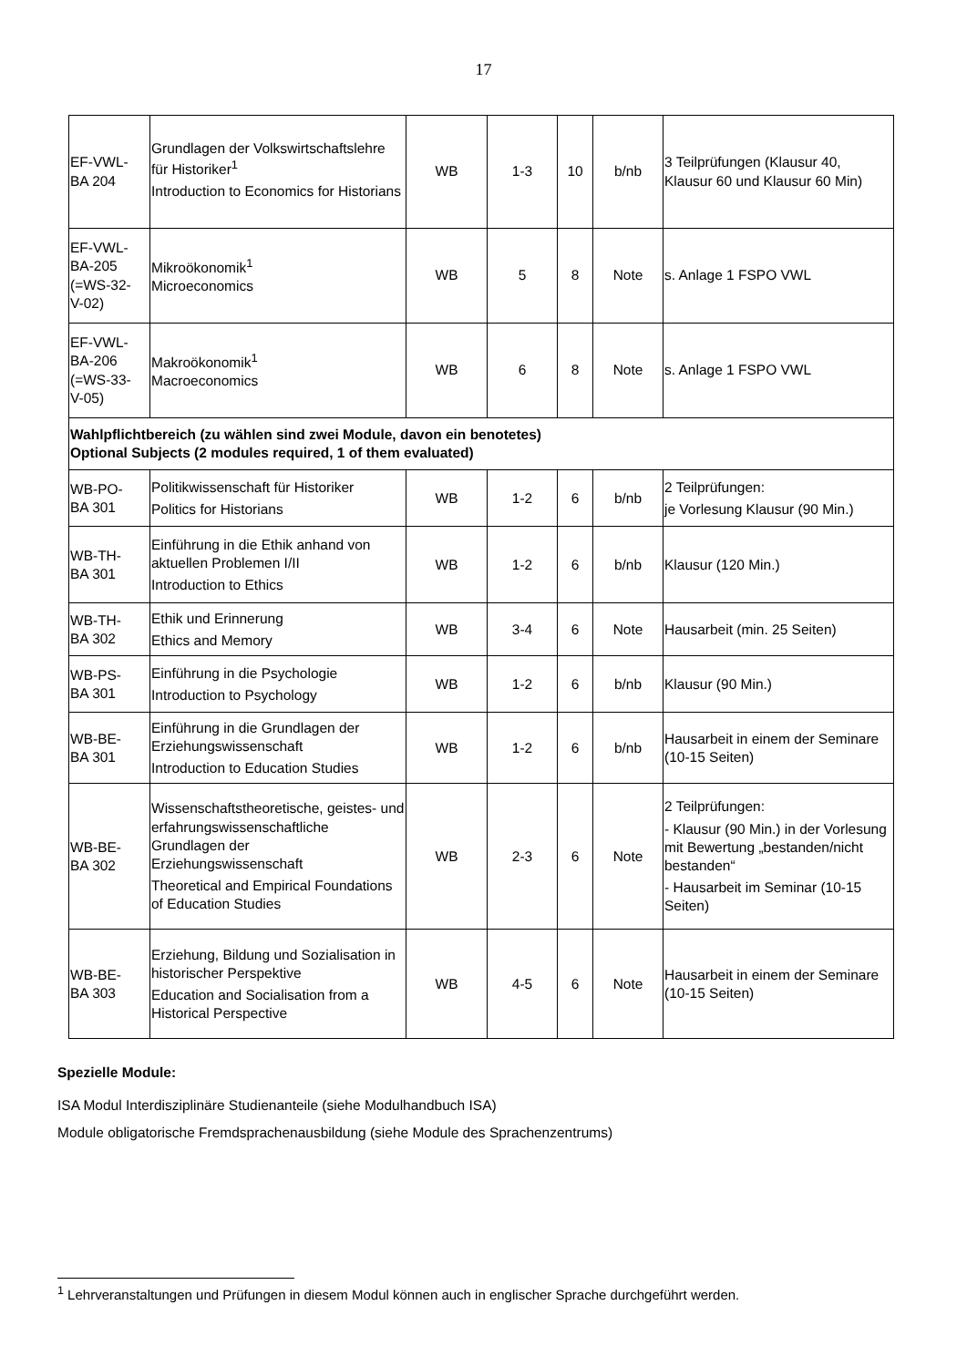17
| EF-VWL- BA 204 | Grundlagen der Volkswirtschaftslehre für Historiker<sup>1</sup> Introduction to Economics for Historians | WB | 1-3 | 10 | b/nb | 3 Teilprüfungen (Klausur 40, Klausur 60 und Klausur 60 Min) |
| EF-VWL- BA-205 (=WS-32- V-02) | Mikroökonomik<sup>1</sup> Microeconomics | WB | 5 | 8 | Note | s. Anlage 1 FSPO VWL |
| EF-VWL- BA-206 (=WS-33- V-05) | Makroökonomik<sup>1</sup> Macroeconomics | WB | 6 | 8 | Note | s. Anlage 1 FSPO VWL |
| Wahlpflichtbereich (zu wählen sind zwei Module, davon ein benotetes) Optional Subjects (2 modules required, 1 of them evaluated) | | | | | | |
| WB-PO- BA 301 | Politikwissenschaft für Historiker Politics for Historians | WB | 1-2 | 6 | b/nb | 2 Teilprüfungen: je Vorlesung Klausur (90 Min.) |
| WB-TH- BA 301 | Einführung in die Ethik anhand von aktuellen Problemen I/II Introduction to Ethics | WB | 1-2 | 6 | b/nb | Klausur (120 Min.) |
| WB-TH- BA 302 | Ethik und Erinnerung Ethics and Memory | WB | 3-4 | 6 | Note | Hausarbeit (min. 25 Seiten) |
| WB-PS- BA 301 | Einführung in die Psychologie Introduction to Psychology | WB | 1-2 | 6 | b/nb | Klausur (90 Min.) |
| WB-BE- BA 301 | Einführung in die Grundlagen der Erziehungswissenschaft Introduction to Education Studies | WB | 1-2 | 6 | b/nb | Hausarbeit in einem der Seminare (10-15 Seiten) |
| WB-BE- BA 302 | Wissenschaftstheoretische, geistes- und erfahrungswissenschaftliche Grundlagen der Erziehungswissenschaft Theoretical and Empirical Foundations of Education Studies | WB | 2-3 | 6 | Note | 2 Teilprüfungen: - Klausur (90 Min.) in der Vorlesung mit Bewertung „bestanden/nicht bestanden“ - Hausarbeit im Seminar (10-15 Seiten) |
| WB-BE- BA 303 | Erziehung, Bildung und Sozialisation in historischer Perspektive Education and Socialisation from a Historical Perspective | WB | 4-5 | 6 | Note | Hausarbeit in einem der Seminare (10-15 Seiten) |
Spezielle Module:
ISA Modul Interdisziplinäre Studienanteile (siehe Modulhandbuch ISA)
Module obligatorische Fremdsprachenausbildung (siehe Module des Sprachenzentrums)
<sup>1</sup> Lehrveranstaltungen und Prüfungen in diesem Modul können auch in englischer Sprache durchgeführt werden.